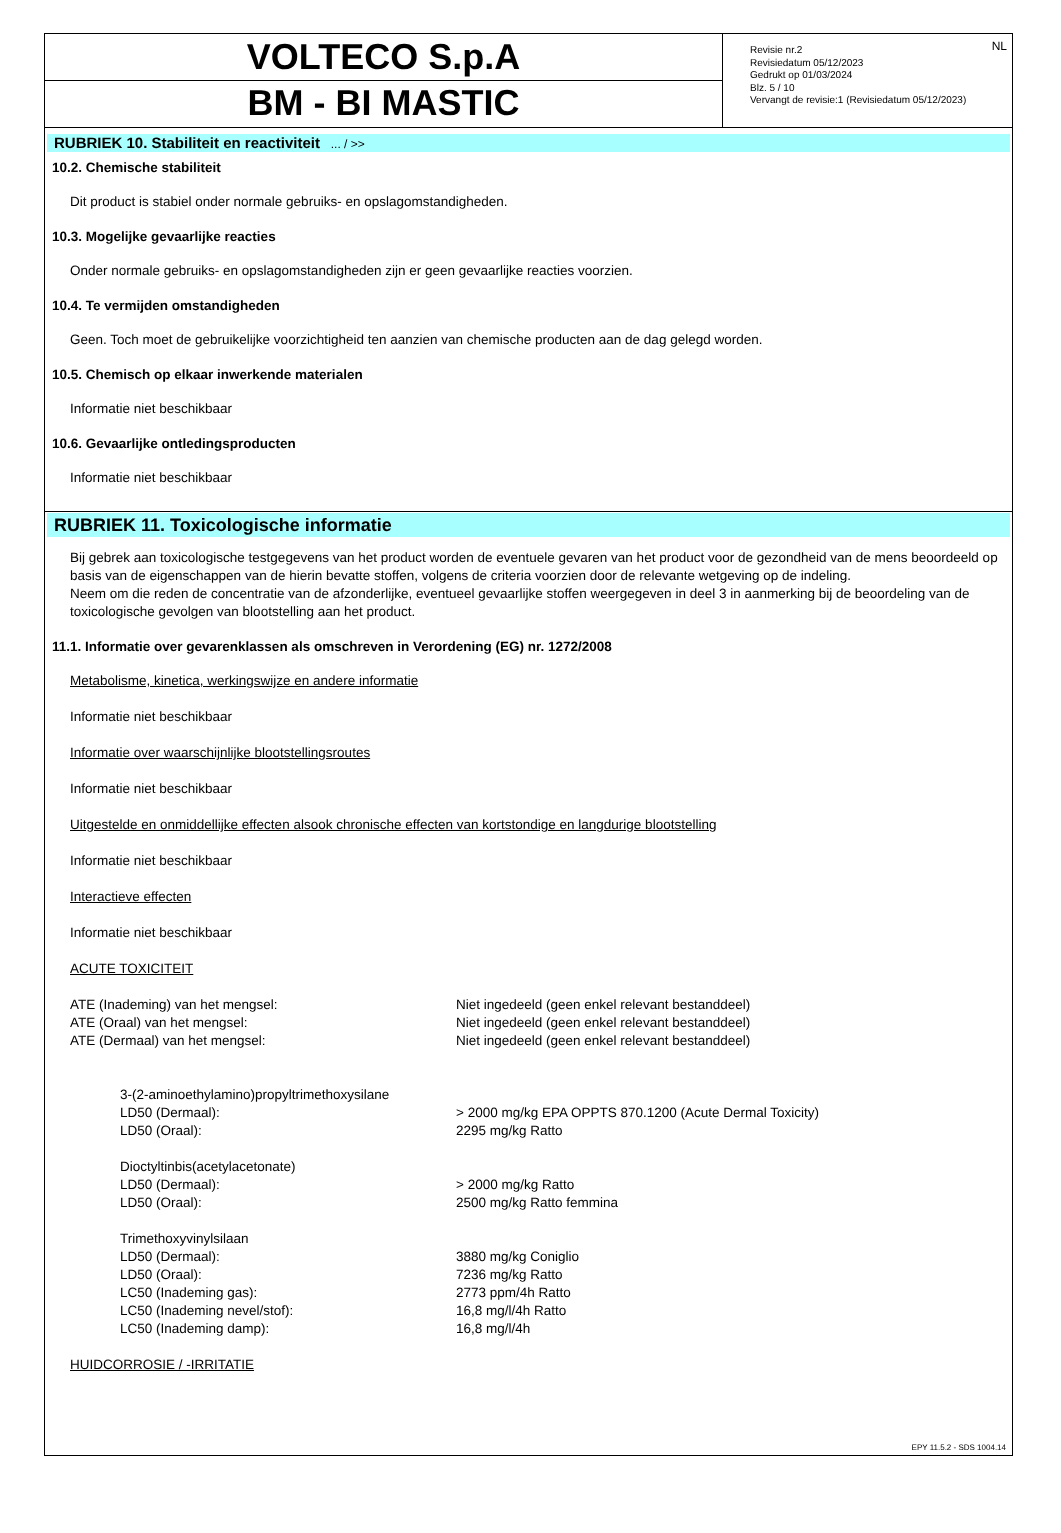VOLTECO S.p.A
BM - BI MASTIC
NL Revisie nr.2
Revisiedatum 05/12/2023
Gedrukt op 01/03/2024
Blz. 5 / 10
Vervangt de revisie:1 (Revisiedatum 05/12/2023)
RUBRIEK 10. Stabiliteit en reactiviteit ... / >>
10.2. Chemische stabiliteit
Dit product is stabiel onder normale gebruiks- en opslagomstandigheden.
10.3. Mogelijke gevaarlijke reacties
Onder normale gebruiks- en opslagomstandigheden zijn er geen gevaarlijke reacties voorzien.
10.4. Te vermijden omstandigheden
Geen. Toch moet de gebruikelijke voorzichtigheid ten aanzien van chemische producten aan de dag gelegd worden.
10.5. Chemisch op elkaar inwerkende materialen
Informatie niet beschikbaar
10.6. Gevaarlijke ontledingsproducten
Informatie niet beschikbaar
RUBRIEK 11. Toxicologische informatie
Bij gebrek aan toxicologische testgegevens van het product worden de eventuele gevaren van het product voor de gezondheid van de mens beoordeeld op basis van de eigenschappen van de hierin bevatte stoffen, volgens de criteria voorzien door de relevante wetgeving op de indeling.
Neem om die reden de concentratie van de afzonderlijke, eventueel gevaarlijke stoffen weergegeven in deel 3 in aanmerking bij de beoordeling van de toxicologische gevolgen van blootstelling aan het product.
11.1. Informatie over gevarenklassen als omschreven in Verordening (EG) nr. 1272/2008
Metabolisme, kinetica, werkingswijze en andere informatie
Informatie niet beschikbaar
Informatie over waarschijnlijke blootstellingsroutes
Informatie niet beschikbaar
Uitgestelde en onmiddellijke effecten alsook chronische effecten van kortstondige en langdurige blootstelling
Informatie niet beschikbaar
Interactieve effecten
Informatie niet beschikbaar
ACUTE TOXICITEIT
| ATE (Inademing) van het mengsel: | Niet ingedeeld (geen enkel relevant bestanddeel) |
| ATE (Oraal) van het mengsel: | Niet ingedeeld (geen enkel relevant bestanddeel) |
| ATE (Dermaal) van het mengsel: | Niet ingedeeld (geen enkel relevant bestanddeel) |
| 3-(2-aminoethylamino)propyltrimethoxysilane | |
| LD50 (Dermaal): | > 2000 mg/kg EPA OPPTS 870.1200 (Acute Dermal Toxicity) |
| LD50 (Oraal): | 2295 mg/kg Ratto |
| Dioctyltinbis(acetylacetonate) | |
| LD50 (Dermaal): | > 2000 mg/kg Ratto |
| LD50 (Oraal): | 2500 mg/kg Ratto femmina |
| Trimethoxyvinylsilaan | |
| LD50 (Dermaal): | 3880 mg/kg Coniglio |
| LD50 (Oraal): | 7236 mg/kg Ratto |
| LC50 (Inademing gas): | 2773 ppm/4h Ratto |
| LC50 (Inademing nevel/stof): | 16,8 mg/l/4h Ratto |
| LC50 (Inademing damp): | 16,8 mg/l/4h |
HUIDCORROSIE / -IRRITATIE
EPY 11.5.2 - SDS 1004.14